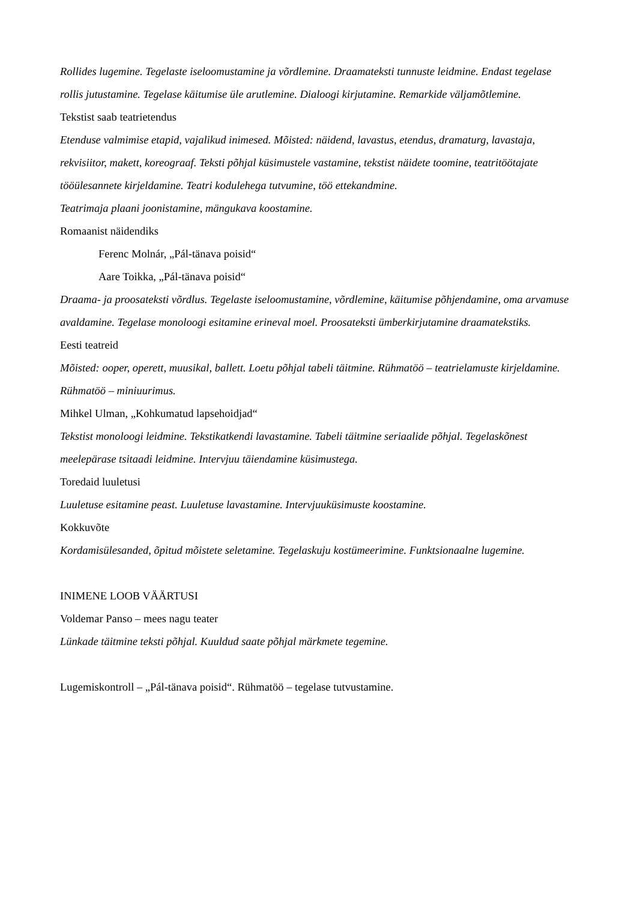Rollides lugemine. Tegelaste iseloomustamine ja võrdlemine. Draamateksti tunnuste leidmine. Endast tegelase rollis jutustamine. Tegelase käitumise üle arutlemine. Dialoogi kirjutamine. Remarkide väljamõtlemine.
Tekstist saab teatrietendus
Etenduse valmimise etapid, vajalikud inimesed. Mõisted: näidend, lavastus, etendus, dramaturg, lavastaja, rekvisiitor, makett, koreograaf. Teksti põhjal küsimustele vastamine, tekstist näidete toomine, teatritöötajate tööülesannete kirjeldamine. Teatri kodulehega tutvumine, töö ettekandmine.
Teatrimaja plaani joonistamine, mängukava koostamine.
Romaanist näidendiks
Ferenc Molnár, „Pál-tänava poisid“
Aare Toikka, „Pál-tänava poisid“
Draama- ja proosateksti võrdlus. Tegelaste iseloomustamine, võrdlemine, käitumise põhjendamine, oma arvamuse avaldamine. Tegelase monoloogi esitamine erineval moel. Proosateksti ümberkirjutamine draamatekstiks.
Eesti teatreid
Mõisted: ooper, operett, muusikal, ballett. Loetu põhjal tabeli täitmine. Rühmatöö – teatrielamuste kirjeldamine. Rühmatöö – miniuurimus.
Mihkel Ulman, „Kohkumatud lapsehoidjad“
Tekstist monoloogi leidmine. Tekstikatkendi lavastamine. Tabeli täitmine seriaalide põhjal. Tegelaskõnest meelepärase tsitaadi leidmine. Intervjuu täiendamine küsimustega.
Toredaid luuletusi
Luuletuse esitamine peast. Luuletuse lavastamine. Intervjuuküsimuste koostamine.
Kokkuvõte
Kordamisülesanded, õpitud mõistete seletamine. Tegelaskuju kostümeerimine. Funktsionaalne lugemine.
INIMENE LOOB VÄÄRTUSI
Voldemar Panso – mees nagu teater
Lünkade täitmine teksti põhjal. Kuuldud saate põhjal märkmete tegemine.
Lugemiskontroll – „Pál-tänava poisid“. Rühmatöö – tegelase tutvustamine.